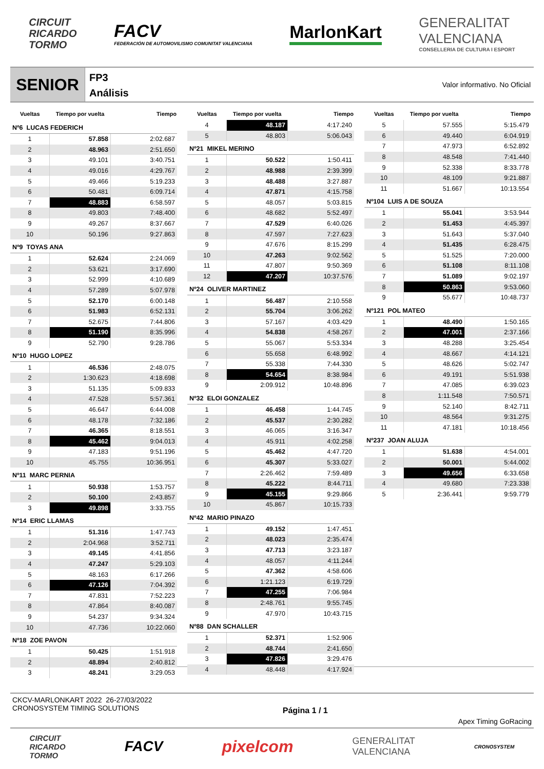CIRCUIT
RICARDO
TORMO
FACV
FEDERACIÓN DE AUTOMOVILISMO COMUNITAT VALENCIANA
MarlonKart
GENERALITAT
VALENCIANA
CONSELLERIA DE CULTURA I ESPORT
SENIOR
FP3
Análisis
Valor informativo. No Oficial
| Vueltas | Tiempo por vuelta | Tiempo |
| --- | --- | --- |
| Nº6 LUCAS FEDERICH | | |
| 1 | 57.858 | 2:02.687 |
| 2 | 48.963 | 2:51.650 |
| 3 | 49.101 | 3:40.751 |
| 4 | 49.016 | 4:29.767 |
| 5 | 49.466 | 5:19.233 |
| 6 | 50.481 | 6:09.714 |
| 7 | 48.883 | 6:58.597 |
| 8 | 49.803 | 7:48.400 |
| 9 | 49.267 | 8:37.667 |
| 10 | 50.196 | 9:27.863 |
| Nº9 TOYAS ANA | | |
| 1 | 52.624 | 2:24.069 |
| 2 | 53.621 | 3:17.690 |
| 3 | 52.999 | 4:10.689 |
| 4 | 57.289 | 5:07.978 |
| 5 | 52.170 | 6:00.148 |
| 6 | 51.983 | 6:52.131 |
| 7 | 52.675 | 7:44.806 |
| 8 | 51.190 | 8:35.996 |
| 9 | 52.790 | 9:28.786 |
| Nº10 HUGO LOPEZ | | |
| 1 | 46.536 | 2:48.075 |
| 2 | 1:30.623 | 4:18.698 |
| 3 | 51.135 | 5:09.833 |
| 4 | 47.528 | 5:57.361 |
| 5 | 46.647 | 6:44.008 |
| 6 | 48.178 | 7:32.186 |
| 7 | 46.365 | 8:18.551 |
| 8 | 45.462 | 9:04.013 |
| 9 | 47.183 | 9:51.196 |
| 10 | 45.755 | 10:36.951 |
| Nº11 MARC PERNIA | | |
| 1 | 50.938 | 1:53.757 |
| 2 | 50.100 | 2:43.857 |
| 3 | 49.898 | 3:33.755 |
| Nº14 ERIC LLAMAS | | |
| 1 | 51.316 | 1:47.743 |
| 2 | 2:04.968 | 3:52.711 |
| 3 | 49.145 | 4:41.856 |
| 4 | 47.247 | 5:29.103 |
| 5 | 48.163 | 6:17.266 |
| 6 | 47.126 | 7:04.392 |
| 7 | 47.831 | 7:52.223 |
| 8 | 47.864 | 8:40.087 |
| 9 | 54.237 | 9:34.324 |
| 10 | 47.736 | 10:22.060 |
| Nº18 ZOE PAVON | | |
| 1 | 50.425 | 1:51.918 |
| 2 | 48.894 | 2:40.812 |
| 3 | 48.241 | 3:29.053 |
| Vueltas | Tiempo por vuelta | Tiempo |
| --- | --- | --- |
| 4 | 48.187 | 4:17.240 |
| 5 | 48.803 | 5:06.043 |
| Nº21 MIKEL MERINO | | |
| 1 | 50.522 | 1:50.411 |
| 2 | 48.988 | 2:39.399 |
| 3 | 48.488 | 3:27.887 |
| 4 | 47.871 | 4:15.758 |
| 5 | 48.057 | 5:03.815 |
| 6 | 48.682 | 5:52.497 |
| 7 | 47.529 | 6:40.026 |
| 8 | 47.597 | 7:27.623 |
| 9 | 47.676 | 8:15.299 |
| 10 | 47.263 | 9:02.562 |
| 11 | 47.807 | 9:50.369 |
| 12 | 47.207 | 10:37.576 |
| Nº24 OLIVER MARTINEZ | | |
| 1 | 56.487 | 2:10.558 |
| 2 | 55.704 | 3:06.262 |
| 3 | 57.167 | 4:03.429 |
| 4 | 54.838 | 4:58.267 |
| 5 | 55.067 | 5:53.334 |
| 6 | 55.658 | 6:48.992 |
| 7 | 55.338 | 7:44.330 |
| 8 | 54.654 | 8:38.984 |
| 9 | 2:09.912 | 10:48.896 |
| Nº32 ELOI GONZALEZ | | |
| 1 | 46.458 | 1:44.745 |
| 2 | 45.537 | 2:30.282 |
| 3 | 46.065 | 3:16.347 |
| 4 | 45.911 | 4:02.258 |
| 5 | 45.462 | 4:47.720 |
| 6 | 45.307 | 5:33.027 |
| 7 | 2:26.462 | 7:59.489 |
| 8 | 45.222 | 8:44.711 |
| 9 | 45.155 | 9:29.866 |
| 10 | 45.867 | 10:15.733 |
| Nº42 MARIO PINAZO | | |
| 1 | 49.152 | 1:47.451 |
| 2 | 48.023 | 2:35.474 |
| 3 | 47.713 | 3:23.187 |
| 4 | 48.057 | 4:11.244 |
| 5 | 47.362 | 4:58.606 |
| 6 | 1:21.123 | 6:19.729 |
| 7 | 47.255 | 7:06.984 |
| 8 | 2:48.761 | 9:55.745 |
| 9 | 47.970 | 10:43.715 |
| Nº88 DAN SCHALLER | | |
| 1 | 52.371 | 1:52.906 |
| 2 | 48.744 | 2:41.650 |
| 3 | 47.826 | 3:29.476 |
| 4 | 48.448 | 4:17.924 |
| Vueltas | Tiempo por vuelta | Tiempo |
| --- | --- | --- |
| 5 | 57.555 | 5:15.479 |
| 6 | 49.440 | 6:04.919 |
| 7 | 47.973 | 6:52.892 |
| 8 | 48.548 | 7:41.440 |
| 9 | 52.338 | 8:33.778 |
| 10 | 48.109 | 9:21.887 |
| 11 | 51.667 | 10:13.554 |
| Nº104 LUIS A DE SOUZA | | |
| 1 | 55.041 | 3:53.944 |
| 2 | 51.453 | 4:45.397 |
| 3 | 51.643 | 5:37.040 |
| 4 | 51.435 | 6:28.475 |
| 5 | 51.525 | 7:20.000 |
| 6 | 51.108 | 8:11.108 |
| 7 | 51.089 | 9:02.197 |
| 8 | 50.863 | 9:53.060 |
| 9 | 55.677 | 10:48.737 |
| Nº121 POL MATEO | | |
| 1 | 48.490 | 1:50.165 |
| 2 | 47.001 | 2:37.166 |
| 3 | 48.288 | 3:25.454 |
| 4 | 48.667 | 4:14.121 |
| 5 | 48.626 | 5:02.747 |
| 6 | 49.191 | 5:51.938 |
| 7 | 47.085 | 6:39.023 |
| 8 | 1:11.548 | 7:50.571 |
| 9 | 52.140 | 8:42.711 |
| 10 | 48.564 | 9:31.275 |
| 11 | 47.181 | 10:18.456 |
| Nº237 JOAN ALUJA | | |
| 1 | 51.638 | 4:54.001 |
| 2 | 50.001 | 5:44.002 |
| 3 | 49.656 | 6:33.658 |
| 4 | 49.680 | 7:23.338 |
| 5 | 2:36.441 | 9:59.779 |
CKCV-MARLONKART 2022 26-27/03/2022
CRONOSYSTEM TIMING SOLUTIONS
Página 1 / 1 Apex Timing GoRacing
CIRCUIT
RICARDO
TORMO
FACV pixelcom
GENERALITAT
VALENCIANA
CRONOSYSTEM